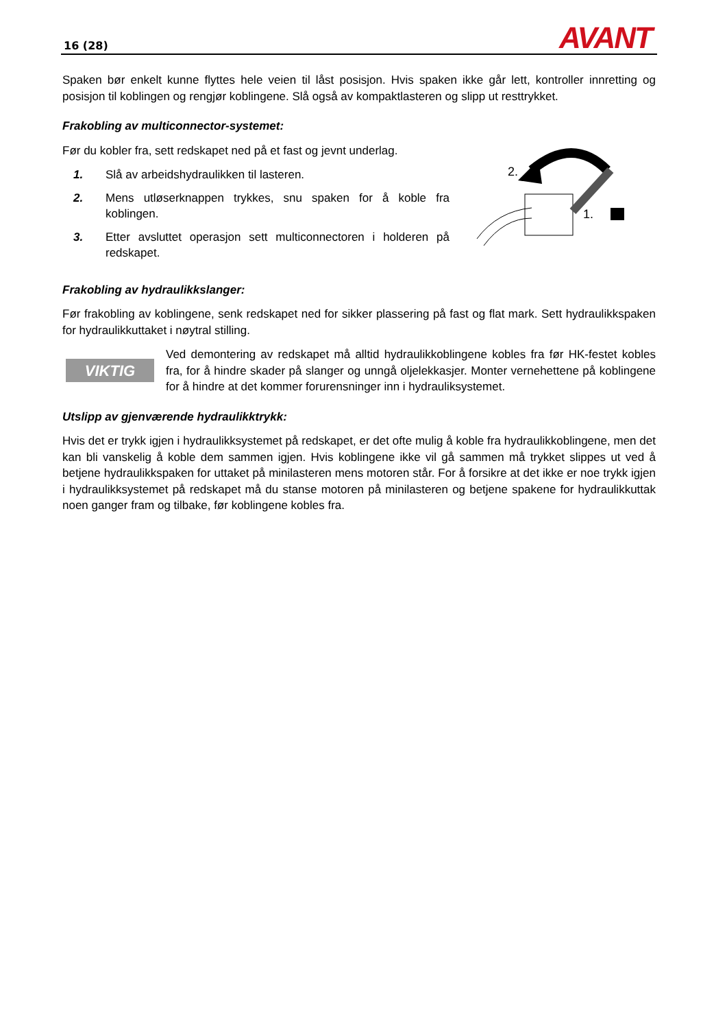16 (28) AVANT
Spaken bør enkelt kunne flyttes hele veien til låst posisjon. Hvis spaken ikke går lett, kontroller innretting og posisjon til koblingen og rengjør koblingene. Slå også av kompaktlasteren og slipp ut resttrykket.
Frakobling av multiconnector-systemet:
Før du kobler fra, sett redskapet ned på et fast og jevnt underlag.
1. Slå av arbeidshydraulikken til lasteren.
2. Mens utløserknappen trykkes, snu spaken for å koble fra koblingen.
3. Etter avsluttet operasjon sett multiconnectoren i holderen på redskapet.
2.
1.
Frakobling av hydraulikkslanger:
Før frakobling av koblingene, senk redskapet ned for sikker plassering på fast og flat mark. Sett hydraulikkspaken for hydraulikkuttaket i nøytral stilling.
VIKTIG
Ved demontering av redskapet må alltid hydraulikkoblingene kobles fra før HK-festet kobles fra, for å hindre skader på slanger og unngå oljelekkasjer. Monter vernehettene på koblingene for å hindre at det kommer forurensninger inn i hydrauliksystemet.
Utslipp av gjenværende hydraulikktrykk:
Hvis det er trykk igjen i hydraulikksystemet på redskapet, er det ofte mulig å koble fra hydraulikkoblingene, men det kan bli vanskelig å koble dem sammen igjen. Hvis koblingene ikke vil gå sammen må trykket slippes ut ved å betjene hydraulikkspaken for uttaket på minilasteren mens motoren står. For å forsikre at det ikke er noe trykk igjen i hydraulikksystemet på redskapet må du stanse motoren på minilasteren og betjene spakene for hydraulikkuttak noen ganger fram og tilbake, før koblingene kobles fra.